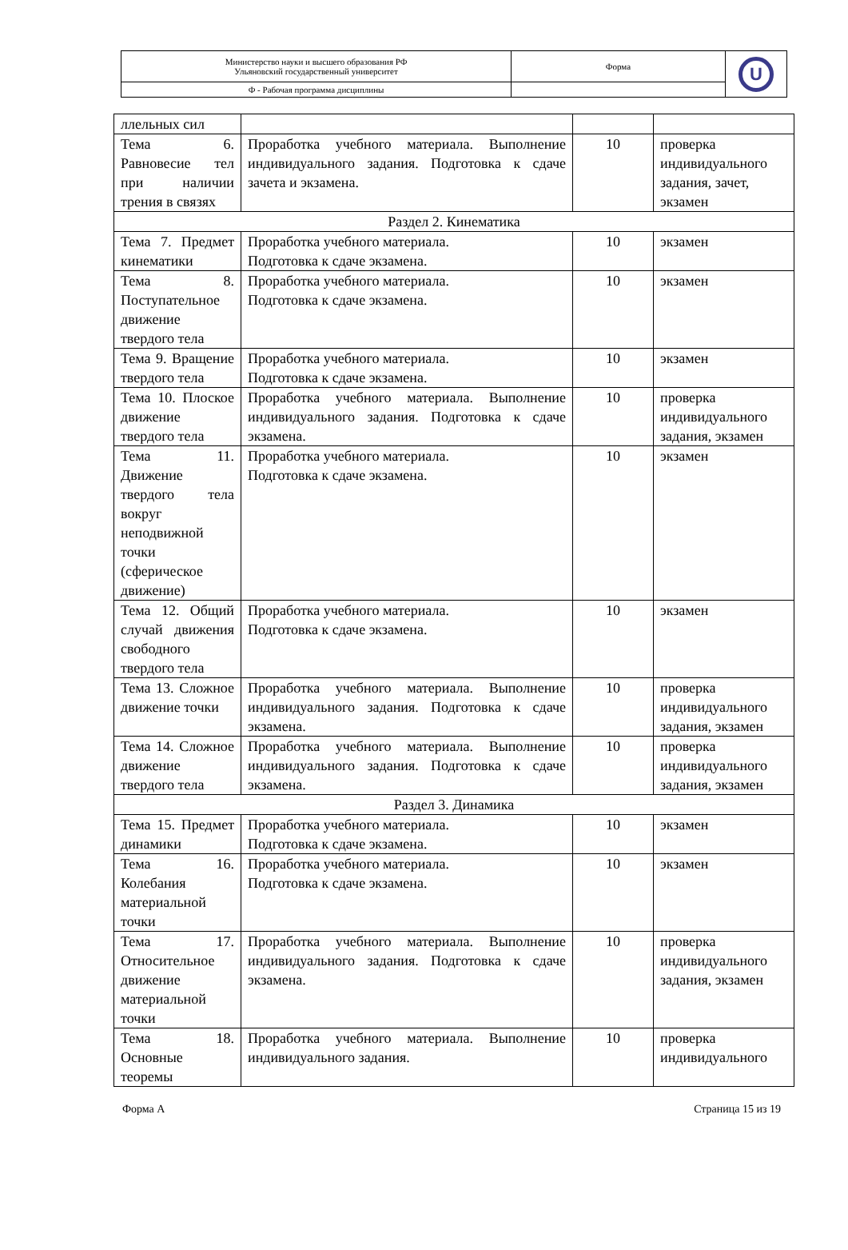| Министерство науки и высшего образования РФ Ульяновский государственный университет | Форма | U |
| Ф - Рабочая программа дисциплины | | |
| ллельных сил | | | |
| Тема 6. Равновесие тел при наличии трения в связях | Проработка учебного материала. Выполнение индивидуального задания. Подготовка к сдаче зачета и экзамена. | 10 | проверка индивидуального задания, зачет, экзамен |
| Раздел 2. Кинематика | | | |
| Тема 7. Предмет кинематики | Проработка учебного материала. Подготовка к сдаче экзамена. | 10 | экзамен |
| Тема 8. Поступательное движение твердого тела | Проработка учебного материала. Подготовка к сдаче экзамена. | 10 | экзамен |
| Тема 9. Вращение твердого тела | Проработка учебного материала. Подготовка к сдаче экзамена. | 10 | экзамен |
| Тема 10. Плоское движение твердого тела | Проработка учебного материала. Выполнение индивидуального задания. Подготовка к сдаче экзамена. | 10 | проверка индивидуального задания, экзамен |
| Тема 11. Движение твердого тела вокруг неподвижной точки (сферическое движение) | Проработка учебного материала. Подготовка к сдаче экзамена. | 10 | экзамен |
| Тема 12. Общий случай движения свободного твердого тела | Проработка учебного материала. Подготовка к сдаче экзамена. | 10 | экзамен |
| Тема 13. Сложное движение точки | Проработка учебного материала. Выполнение индивидуального задания. Подготовка к сдаче экзамена. | 10 | проверка индивидуального задания, экзамен |
| Тема 14. Сложное движение твердого тела | Проработка учебного материала. Выполнение индивидуального задания. Подготовка к сдаче экзамена. | 10 | проверка индивидуального задания, экзамен |
| Раздел 3. Динамика | | | |
| Тема 15. Предмет динамики | Проработка учебного материала. Подготовка к сдаче экзамена. | 10 | экзамен |
| Тема 16. Колебания материальной точки | Проработка учебного материала. Подготовка к сдаче экзамена. | 10 | экзамен |
| Тема 17. Относительное движение материальной точки | Проработка учебного материала. Выполнение индивидуального задания. Подготовка к сдаче экзамена. | 10 | проверка индивидуального задания, экзамен |
| Тема 18. Основные теоремы | Проработка учебного материала. Выполнение индивидуального задания. | 10 | проверка индивидуального |
Форма А Страница 15 из 19